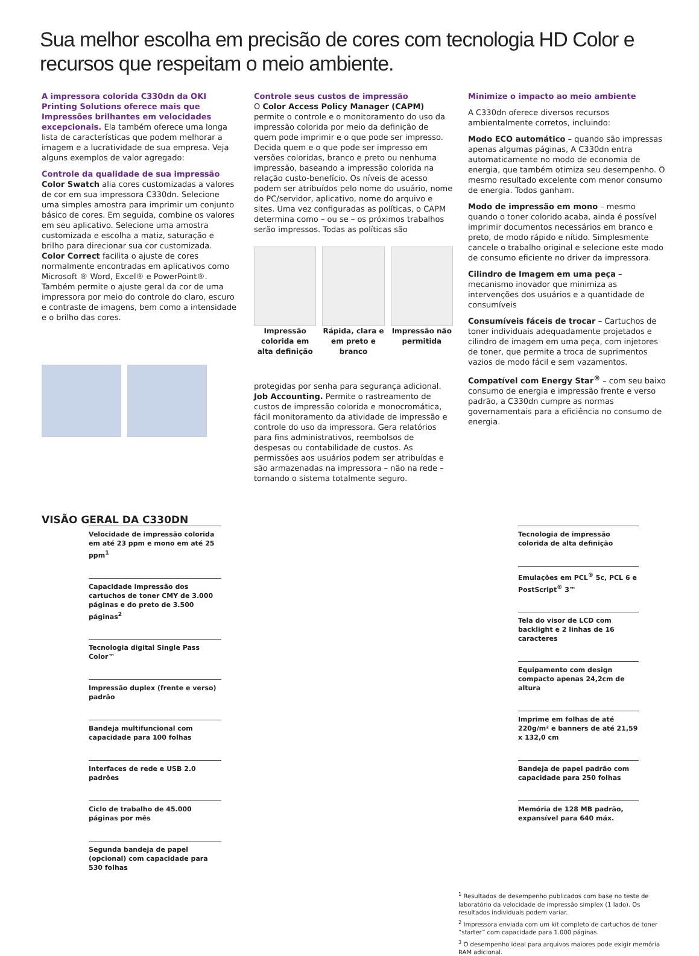Sua melhor escolha em precisão de cores com tecnologia HD Color e recursos que respeitam o meio ambiente.
A impressora colorida C330dn da OKI Printing Solutions oferece mais que Impressões brilhantes em velocidades excepcionais. Ela também oferece uma longa lista de características que podem melhorar a imagem e a lucratividade de sua empresa. Veja alguns exemplos de valor agregado:
Controle da qualidade de sua impressão
Color Swatch alia cores customizadas a valores de cor em sua impressora C330dn. Selecione uma simples amostra para imprimir um conjunto básico de cores. Em seguida, combine os valores em seu aplicativo. Selecione uma amostra customizada e escolha a matiz, saturação e brilho para direcionar sua cor customizada.
Color Correct facilita o ajuste de cores normalmente encontradas em aplicativos como Microsoft ® Word, Excel® e PowerPoint®. Também permite o ajuste geral da cor de uma impressora por meio do controle do claro, escuro e contraste de imagens, bem como a intensidade e o brilho das cores.
Controle seus custos de impressão
O Color Access Policy Manager (CAPM) permite o controle e o monitoramento do uso da impressão colorida por meio da definição de quem pode imprimir e o que pode ser impresso. Decida quem e o que pode ser impresso em versões coloridas, branco e preto ou nenhuma impressão, baseando a impressão colorida na relação custo-benefício. Os níveis de acesso podem ser atribuídos pelo nome do usuário, nome do PC/servidor, aplicativo, nome do arquivo e sites. Uma vez configuradas as políticas, o CAPM determina como – ou se – os próximos trabalhos serão impressos. Todas as políticas são
Impressão colorida em alta definição
Rápida, clara e em preto e branco
Impressão não permitida
protegidas por senha para segurança adicional.
Job Accounting. Permite o rastreamento de custos de impressão colorida e monocromática, fácil monitoramento da atividade de impressão e controle do uso da impressora. Gera relatórios para fins administrativos, reembolsos de despesas ou contabilidade de custos. As permissões aos usuários podem ser atribuídas e são armazenadas na impressora – não na rede – tornando o sistema totalmente seguro.
Minimize o impacto ao meio ambiente
A C330dn oferece diversos recursos ambientalmente corretos, incluindo:
Modo ECO automático – quando são impressas apenas algumas páginas, A C330dn entra automaticamente no modo de economia de energia, que também otimiza seu desempenho. O mesmo resultado excelente com menor consumo de energia. Todos ganham.
Modo de impressão em mono – mesmo quando o toner colorido acaba, ainda é possível imprimir documentos necessários em branco e preto, de modo rápido e nítido. Simplesmente cancele o trabalho original e selecione este modo de consumo eficiente no driver da impressora.
Cilindro de Imagem em uma peça – mecanismo inovador que minimiza as intervenções dos usuários e a quantidade de consumíveis
Consumíveis fáceis de trocar – Cartuchos de toner individuais adequadamente projetados e cilindro de imagem em uma peça, com injetores de toner, que permite a troca de suprimentos vazios de modo fácil e sem vazamentos.
Compatível com Energy Star<sup>®</sup> – com seu baixo consumo de energia e impressão frente e verso padrão, a C330dn cumpre as normas governamentais para a eficiência no consumo de energia.
VISÃO GERAL DA C330DN
Velocidade de impressão colorida em até 23 ppm e mono em até 25 ppm<sup>1</sup>
Capacidade impressão dos cartuchos de toner CMY de 3.000 páginas e do preto de 3.500 páginas<sup>2</sup>
Tecnologia digital Single Pass Color™
Impressão duplex (frente e verso) padrão
Bandeja multifuncional com capacidade para 100 folhas
Interfaces de rede e USB 2.0 padrões
Ciclo de trabalho de 45.000 páginas por mês
Segunda bandeja de papel (opcional) com capacidade para 530 folhas
Tecnologia de impressão colorida de alta definição
Emulações em PCL<sup>®</sup> 5c, PCL 6 e PostScript<sup>®</sup> 3™
Tela do visor de LCD com backlight e 2 linhas de 16 caracteres
Equipamento com design compacto apenas 24,2cm de altura
Imprime em folhas de até 220g/m² e banners de até 21,59 x 132,0 cm
Bandeja de papel padrão com capacidade para 250 folhas
Memória de 128 MB padrão, expansível para 640 máx.
<sup>1</sup> Resultados de desempenho publicados com base no teste de laboratório da velocidade de impressão simplex (1 lado). Os resultados individuais podem variar.
<sup>2</sup> Impressora enviada com um kit completo de cartuchos de toner “starter” com capacidade para 1.000 páginas.
<sup>3</sup> O desempenho ideal para arquivos maiores pode exigir memória RAM adicional.